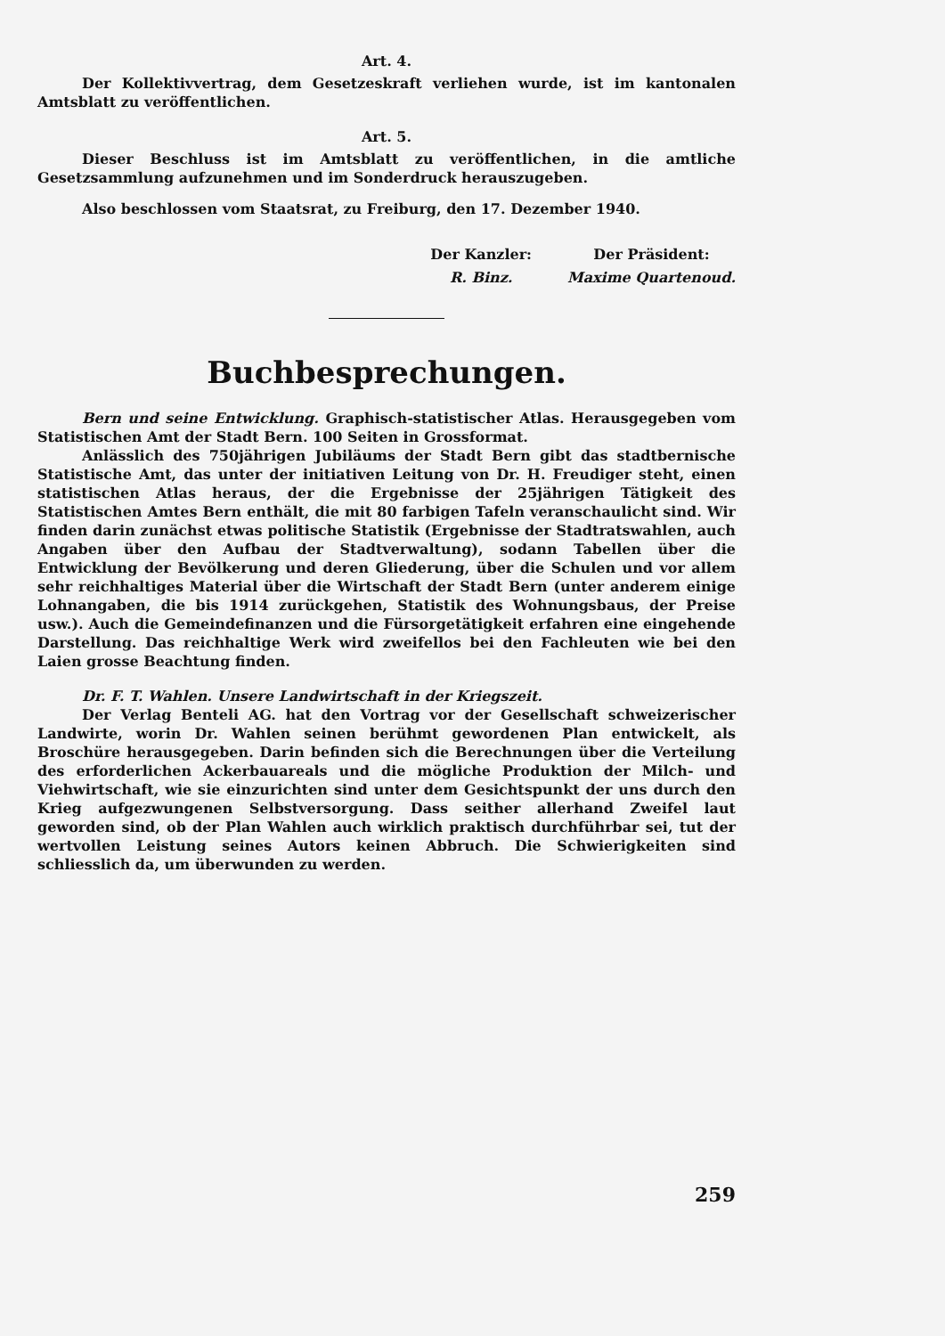Art. 4.
Der Kollektivvertrag, dem Gesetzeskraft verliehen wurde, ist im kantonalen Amtsblatt zu veröffentlichen.
Art. 5.
Dieser Beschluss ist im Amtsblatt zu veröffentlichen, in die amtliche Gesetzsammlung aufzunehmen und im Sonderdruck herauszugeben.
Also beschlossen vom Staatsrat, zu Freiburg, den 17. Dezember 1940.
Der Kanzler:
R. Binz.
Der Präsident:
Maxime Quartenoud.
Buchbesprechungen.
Bern und seine Entwicklung. Graphisch-statistischer Atlas. Herausgegeben vom Statistischen Amt der Stadt Bern. 100 Seiten in Grossformat.
Anlässlich des 750jährigen Jubiläums der Stadt Bern gibt das stadtbernische Statistische Amt, das unter der initiativen Leitung von Dr. H. Freudiger steht, einen statistischen Atlas heraus, der die Ergebnisse der 25jährigen Tätigkeit des Statistischen Amtes Bern enthält, die mit 80 farbigen Tafeln veranschaulicht sind. Wir finden darin zunächst etwas politische Statistik (Ergebnisse der Stadtratswahlen, auch Angaben über den Aufbau der Stadtverwaltung), sodann Tabellen über die Entwicklung der Bevölkerung und deren Gliederung, über die Schulen und vor allem sehr reichhaltiges Material über die Wirtschaft der Stadt Bern (unter anderem einige Lohnangaben, die bis 1914 zurückgehen, Statistik des Wohnungsbaus, der Preise usw.). Auch die Gemeindefinanzen und die Fürsorgetätigkeit erfahren eine eingehende Darstellung. Das reichhaltige Werk wird zweifellos bei den Fachleuten wie bei den Laien grosse Beachtung finden.
Dr. F. T. Wahlen. Unsere Landwirtschaft in der Kriegszeit.
Der Verlag Benteli AG. hat den Vortrag vor der Gesellschaft schweizerischer Landwirte, worin Dr. Wahlen seinen berühmt gewordenen Plan entwickelt, als Broschüre herausgegeben. Darin befinden sich die Berechnungen über die Verteilung des erforderlichen Ackerbauareals und die mögliche Produktion der Milch- und Viehwirtschaft, wie sie einzurichten sind unter dem Gesichtspunkt der uns durch den Krieg aufgezwungenen Selbstversorgung. Dass seither allerhand Zweifel laut geworden sind, ob der Plan Wahlen auch wirklich praktisch durchführbar sei, tut der wertvollen Leistung seines Autors keinen Abbruch. Die Schwierigkeiten sind schliesslich da, um überwunden zu werden.
259